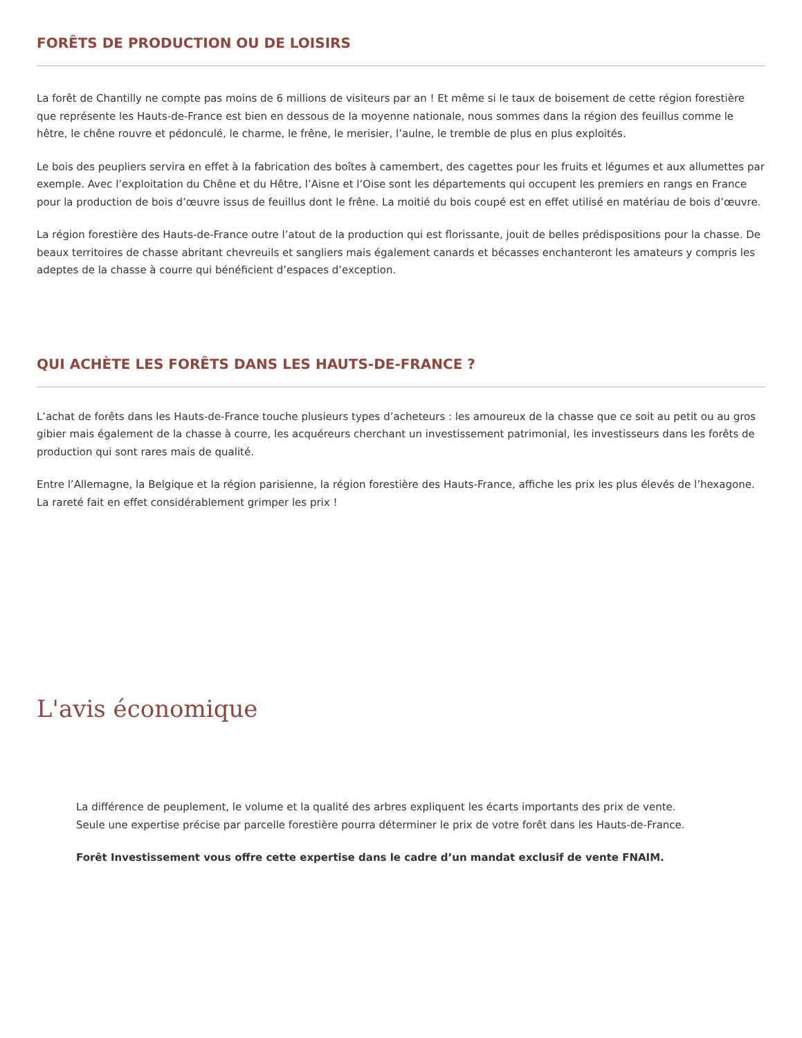FORÊTS DE PRODUCTION OU DE LOISIRS
La forêt de Chantilly ne compte pas moins de 6 millions de visiteurs par an ! Et même si le taux de boisement de cette région forestière que représente les Hauts-de-France est bien en dessous de la moyenne nationale, nous sommes dans la région des feuillus comme le hêtre, le chêne rouvre et pédonculé, le charme, le frêne, le merisier, l’aulne, le tremble de plus en plus exploités.
Le bois des peupliers servira en effet à la fabrication des boîtes à camembert, des cagettes pour les fruits et légumes et aux allumettes par exemple. Avec l’exploitation du Chêne et du Hêtre, l’Aisne et l’Oise sont les départements qui occupent les premiers en rangs en France pour la production de bois d’œuvre issus de feuillus dont le frêne. La moitié du bois coupé est en effet utilisé en matériau de bois d’œuvre.
La région forestière des Hauts-de-France outre l’atout de la production qui est florissante, jouit de belles prédispositions pour la chasse. De beaux territoires de chasse abritant chevreuils et sangliers mais également canards et bécasses enchanteront les amateurs y compris les adeptes de la chasse à courre qui bénéficient d’espaces d’exception.
QUI ACHÈTE LES FORÊTS DANS LES HAUTS-DE-FRANCE ?
L’achat de forêts dans les Hauts-de-France touche plusieurs types d’acheteurs : les amoureux de la chasse que ce soit au petit ou au gros gibier mais également de la chasse à courre, les acquéreurs cherchant un investissement patrimonial, les investisseurs dans les forêts de production qui sont rares mais de qualité.
Entre l’Allemagne, la Belgique et la région parisienne, la région forestière des Hauts-France, affiche les prix les plus élevés de l’hexagone. La rareté fait en effet considérablement grimper les prix !
L'avis économique
La différence de peuplement, le volume et la qualité des arbres expliquent les écarts importants des prix de vente.
Seule une expertise précise par parcelle forestière pourra déterminer le prix de votre forêt dans les Hauts-de-France.
Forêt Investissement vous offre cette expertise dans le cadre d’un mandat exclusif de vente FNAIM.